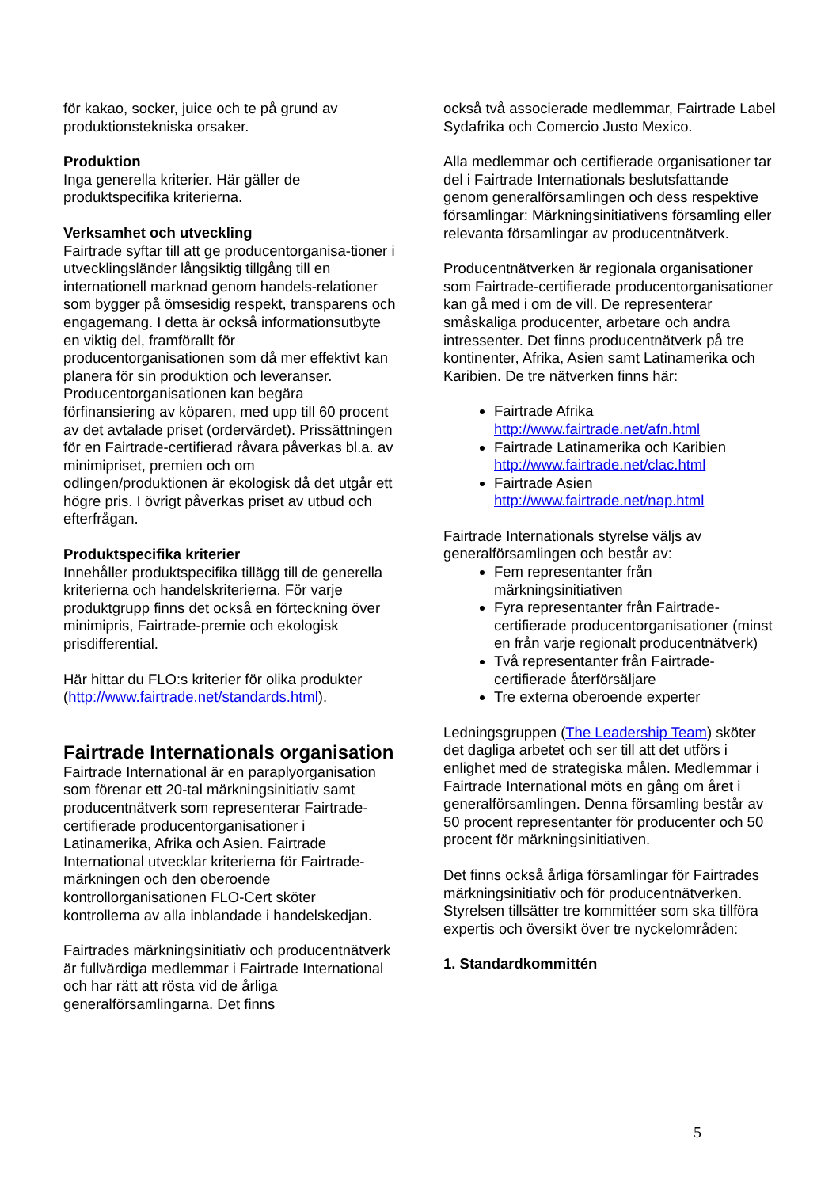för kakao, socker, juice och te på grund av produktionstekniska orsaker.
Produktion
Inga generella kriterier. Här gäller de produktspecifika kriterierna.
Verksamhet och utveckling
Fairtrade syftar till att ge producentorganisa-tioner i utvecklingsländer långsiktig tillgång till en internationell marknad genom handels-relationer som bygger på ömsesidig respekt, transparens och engagemang. I detta är också informationsutbyte en viktig del, framförallt för producentorganisationen som då mer effektivt kan planera för sin produktion och leveranser. Producentorganisationen kan begära förfinansiering av köparen, med upp till 60 procent av det avtalade priset (ordervärdet). Prissättningen för en Fairtrade-certifierad råvara påverkas bl.a. av minimipriset, premien och om odlingen/produktionen är ekologisk då det utgår ett högre pris. I övrigt påverkas priset av utbud och efterfrågan.
Produktspecifika kriterier
Innehåller produktspecifika tillägg till de generella kriterierna och handelskriterierna. För varje produktgrupp finns det också en förteckning över minimipris, Fairtrade-premie och ekologisk prisdifferential.
Här hittar du FLO:s kriterier för olika produkter (http://www.fairtrade.net/standards.html).
Fairtrade Internationals organisation
Fairtrade International är en paraplyorganisation som förenar ett 20-tal märkningsinitiativ samt producentnätverk som representerar Fairtrade-certifierade producentorganisationer i Latinamerika, Afrika och Asien. Fairtrade International utvecklar kriterierna för Fairtrade-märkningen och den oberoende kontrollorganisationen FLO-Cert sköter kontrollerna av alla inblandade i handelskedjan.
Fairtrades märkningsinitiativ och producentnätverk är fullvärdiga medlemmar i Fairtrade International och har rätt att rösta vid de årliga generalförsamlingarna. Det finns
också två associerade medlemmar, Fairtrade Label Sydafrika och Comercio Justo Mexico.
Alla medlemmar och certifierade organisationer tar del i Fairtrade Internationals beslutsfattande genom generalförsamlingen och dess respektive församlingar: Märkningsinitiativens församling eller relevanta församlingar av producentnätverk.
Producentnätverken är regionala organisationer som Fairtrade-certifierade producentorganisationer kan gå med i om de vill. De representerar småskaliga producenter, arbetare och andra intressenter. Det finns producentnätverk på tre kontinenter, Afrika, Asien samt Latinamerika och Karibien. De tre nätverken finns här:
Fairtrade Afrika
http://www.fairtrade.net/afn.html
Fairtrade Latinamerika och Karibien
http://www.fairtrade.net/clac.html
Fairtrade Asien
http://www.fairtrade.net/nap.html
Fairtrade Internationals styrelse väljs av generalförsamlingen och består av:
Fem representanter från märkningsinitiativen
Fyra representanter från Fairtrade-certifierade producentorganisationer (minst en från varje regionalt producentnätverk)
Två representanter från Fairtrade-certifierade återförsäljare
Tre externa oberoende experter
Ledningsgruppen (The Leadership Team) sköter det dagliga arbetet och ser till att det utförs i enlighet med de strategiska målen. Medlemmar i Fairtrade International möts en gång om året i generalförsamlingen. Denna församling består av 50 procent representanter för producenter och 50 procent för märkningsinitiativen.
Det finns också årliga församlingar för Fairtrades märkningsinitiativ och för producentnätverken. Styrelsen tillsätter tre kommittéer som ska tillföra expertis och översikt över tre nyckelområden:
1. Standardkommittén
5